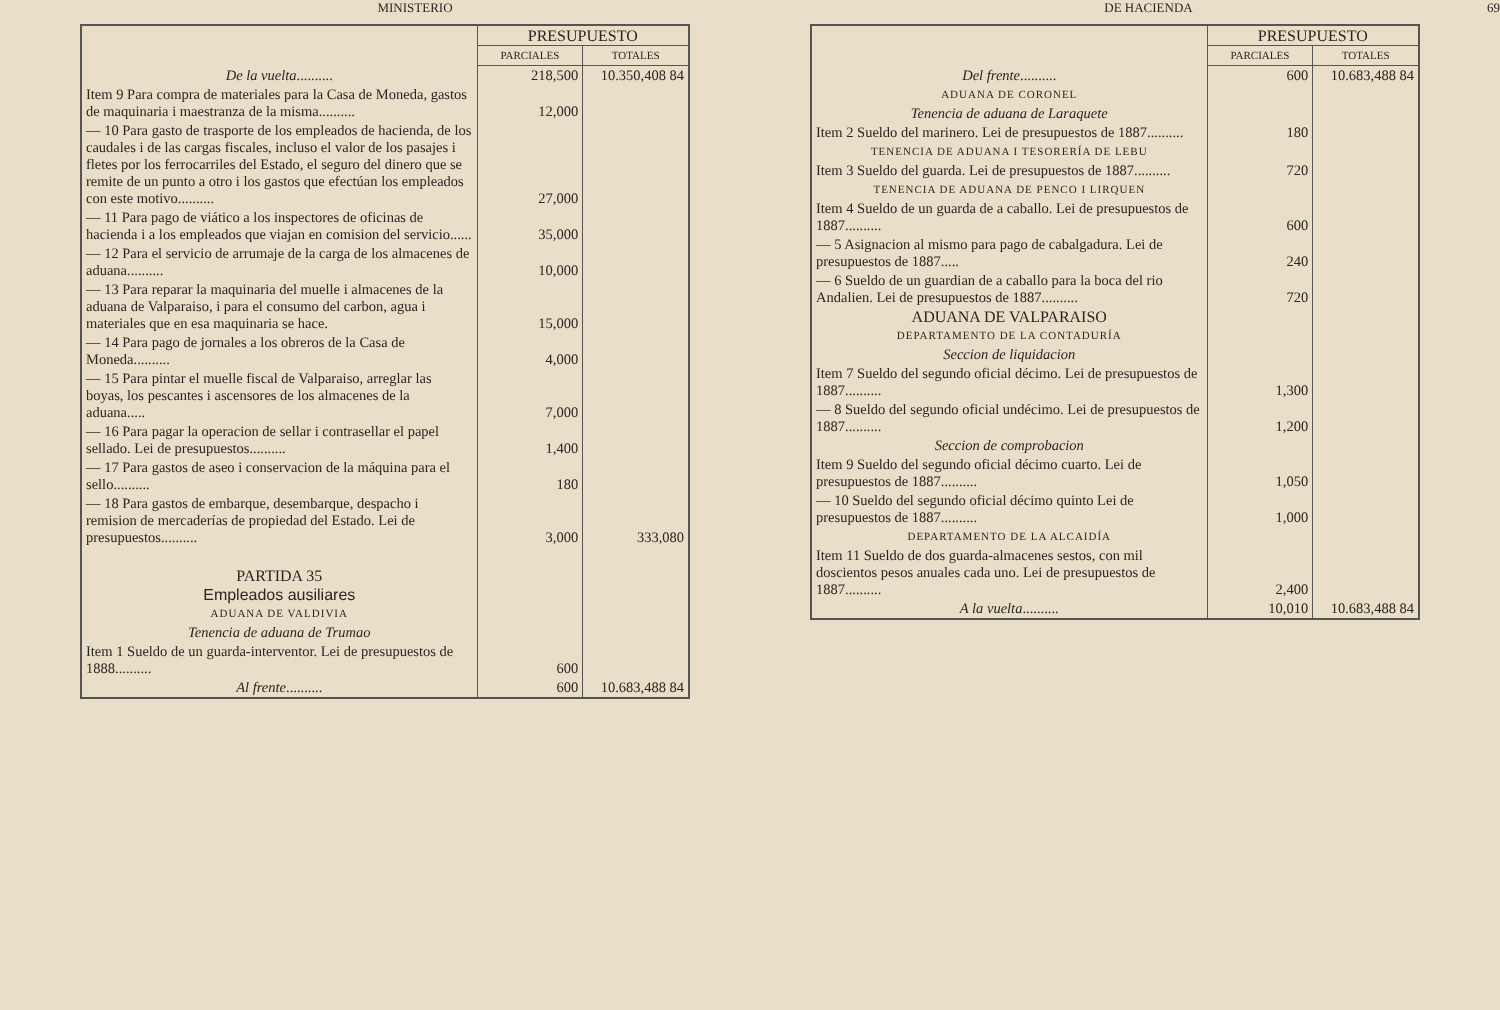MINISTERIO
| | PRESUPUESTO | |
| | PARCIALES | TOTALES |
| De la vuelta .......... | 218,500 | 10.350,408 84 |
| Item 9 Para compra de materiales para la Casa de Moneda, gastos de maquinaria i maestranza de la misma.......... | 12,000 | |
| — 10 Para gasto de trasporte de los empleados de hacienda, de los caudales i de las cargas fiscales, incluso el valor de los pasajes i fletes por los ferrocarriles del Estado, el seguro del dinero que se remite de un punto a otro i los gastos que efectúan los empleados con este motivo.......... | 27,000 | |
| — 11 Para pago de viático a los inspectores de oficinas de hacienda i a los empleados que viajan en comision del servicio...... | 35,000 | |
| — 12 Para el servicio de arrumaje de la carga de los almacenes de aduana.......... | 10,000 | |
| — 13 Para reparar la maquinaria del muelle i almacenes de la aduana de Valparaiso, i para el consumo del carbon, agua i materiales que en esa maquinaria se hace. | 15,000 | |
| — 14 Para pago de jornales a los obreros de la Casa de Moneda.......... | 4,000 | |
| — 15 Para pintar el muelle fiscal de Valparaiso, arreglar las boyas, los pescantes i ascensores de los almacenes de la aduana..... | 7,000 | |
| — 16 Para pagar la operacion de sellar i contrasellar el papel sellado. Lei de presupuestos.......... | 1,400 | |
| — 17 Para gastos de aseo i conservacion de la máquina para el sello.......... | 180 | |
| — 18 Para gastos de embarque, desembarque, despacho i remision de mercaderías de propiedad del Estado. Lei de presupuestos.......... | 3,000 | 333,080 |
| PARTIDA 35 | | |
| Empleados ausiliares | | |
| ADUANA DE VALDIVIA | | |
| Tenencia de aduana de Trumao | | |
| Item 1 Sueldo de un guarda-interventor. Lei de presupuestos de 1888.......... | 600 | |
| Al frente .......... | 600 | 10.683,488 84 |
DE HACIENDA 69
| | PRESUPUESTO | |
| | PARCIALES | TOTALES |
| Del frente .......... | 600 | 10.683,488 84 |
| ADUANA DE CORONEL | | |
| Tenencia de aduana de Laraquete | | |
| Item 2 Sueldo del marinero. Lei de presupuestos de 1887.......... | 180 | |
| TENENCIA DE ADUANA I TESORERÍA DE LEBU | | |
| Item 3 Sueldo del guarda. Lei de presupuestos de 1887.......... | 720 | |
| TENENCIA DE ADUANA DE PENCO I LIRQUEN | | |
| Item 4 Sueldo de un guarda de a caballo. Lei de presupuestos de 1887.......... | 600 | |
| — 5 Asignacion al mismo para pago de cabalgadura. Lei de presupuestos de 1887..... | 240 | |
| — 6 Sueldo de un guardian de a caballo para la boca del rio Andalien. Lei de presupuestos de 1887.......... | 720 | |
| ADUANA DE VALPARAISO | | |
| DEPARTAMENTO DE LA CONTADURÍA | | |
| Seccion de liquidacion | | |
| Item 7 Sueldo del segundo oficial décimo. Lei de presupuestos de 1887.......... | 1,300 | |
| — 8 Sueldo del segundo oficial undécimo. Lei de presupuestos de 1887.......... | 1,200 | |
| Seccion de comprobacion | | |
| Item 9 Sueldo del segundo oficial décimo cuarto. Lei de presupuestos de 1887.......... | 1,050 | |
| — 10 Sueldo del segundo oficial décimo quinto Lei de presupuestos de 1887.......... | 1,000 | |
| DEPARTAMENTO DE LA ALCAIDÍA | | |
| Item 11 Sueldo de dos guarda-almacenes sestos, con mil doscientos pesos anuales cada uno. Lei de presupuestos de 1887.......... | 2,400 | |
| A la vuelta .......... | 10,010 | 10.683,488 84 |